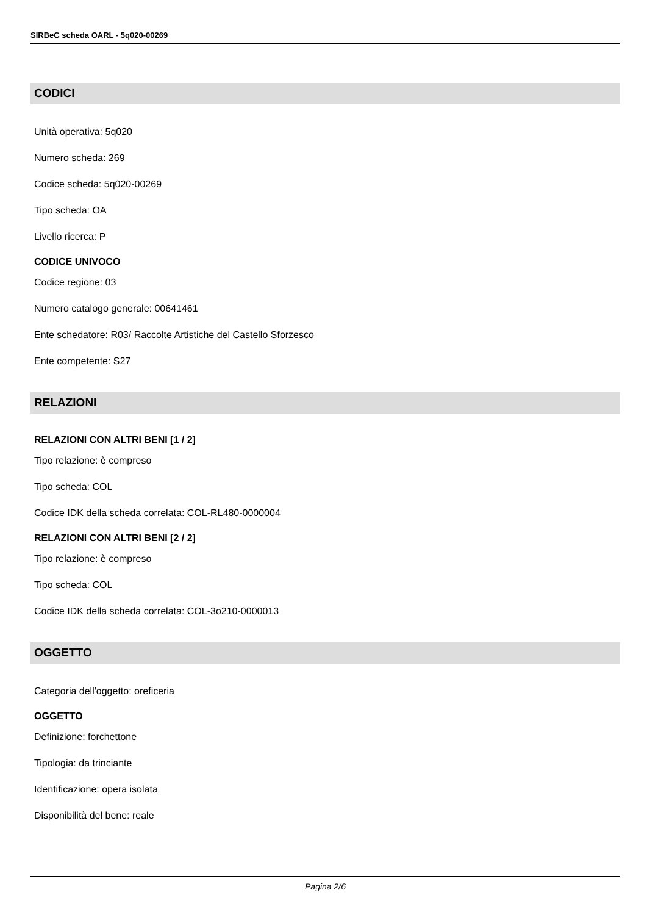SIRBeC scheda OARL - 5q020-00269
CODICI
Unità operativa: 5q020
Numero scheda: 269
Codice scheda: 5q020-00269
Tipo scheda: OA
Livello ricerca: P
CODICE UNIVOCO
Codice regione: 03
Numero catalogo generale: 00641461
Ente schedatore: R03/ Raccolte Artistiche del Castello Sforzesco
Ente competente: S27
RELAZIONI
RELAZIONI CON ALTRI BENI [1 / 2]
Tipo relazione: è compreso
Tipo scheda: COL
Codice IDK della scheda correlata: COL-RL480-0000004
RELAZIONI CON ALTRI BENI [2 / 2]
Tipo relazione: è compreso
Tipo scheda: COL
Codice IDK della scheda correlata: COL-3o210-0000013
OGGETTO
Categoria dell'oggetto: oreficeria
OGGETTO
Definizione: forchettone
Tipologia: da trinciante
Identificazione: opera isolata
Disponibilità del bene: reale
Pagina 2/6